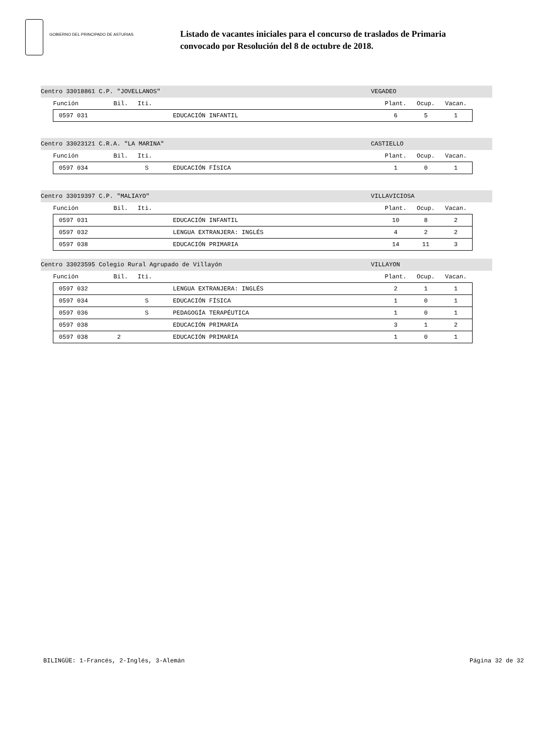GOBIERNO DEL PRINCIPADO DE ASTURIAS
Listado de vacantes iniciales para el concurso de traslados de Primaria
convocado por Resolución del 8 de octubre de 2018.
Centro 33018861 C.P. "JOVELLANOS" VEGADEO
| Función | Bil. | Iti. | | Plant. | Ocup. | Vacan. |
| --- | --- | --- | --- | --- | --- | --- |
| 0597 031 | | | EDUCACIÓN INFANTIL | 6 | 5 | 1 |
Centro 33023121 C.R.A. "LA MARINA" CASTIELLO
| Función | Bil. | Iti. | | Plant. | Ocup. | Vacan. |
| --- | --- | --- | --- | --- | --- | --- |
| 0597 034 | | S | EDUCACIÓN FÍSICA | 1 | 0 | 1 |
Centro 33019397 C.P. "MALIAYO" VILLAVICIOSA
| Función | Bil. | Iti. | | Plant. | Ocup. | Vacan. |
| --- | --- | --- | --- | --- | --- | --- |
| 0597 031 | | | EDUCACIÓN INFANTIL | 10 | 8 | 2 |
| 0597 032 | | | LENGUA EXTRANJERA: INGLÉS | 4 | 2 | 2 |
| 0597 038 | | | EDUCACIÓN PRIMARIA | 14 | 11 | 3 |
Centro 33023595 Colegio Rural Agrupado de Villayón VILLAYON
| Función | Bil. | Iti. | | Plant. | Ocup. | Vacan. |
| --- | --- | --- | --- | --- | --- | --- |
| 0597 032 | | | LENGUA EXTRANJERA: INGLÉS | 2 | 1 | 1 |
| 0597 034 | | S | EDUCACIÓN FÍSICA | 1 | 0 | 1 |
| 0597 036 | | S | PEDAGOGÍA TERAPÉUTICA | 1 | 0 | 1 |
| 0597 038 | | | EDUCACIÓN PRIMARIA | 3 | 1 | 2 |
| 0597 038 | 2 | | EDUCACIÓN PRIMARIA | 1 | 0 | 1 |
BILINGÜE: 1-Francés, 2-Inglés, 3-Alemán Página 32 de 32